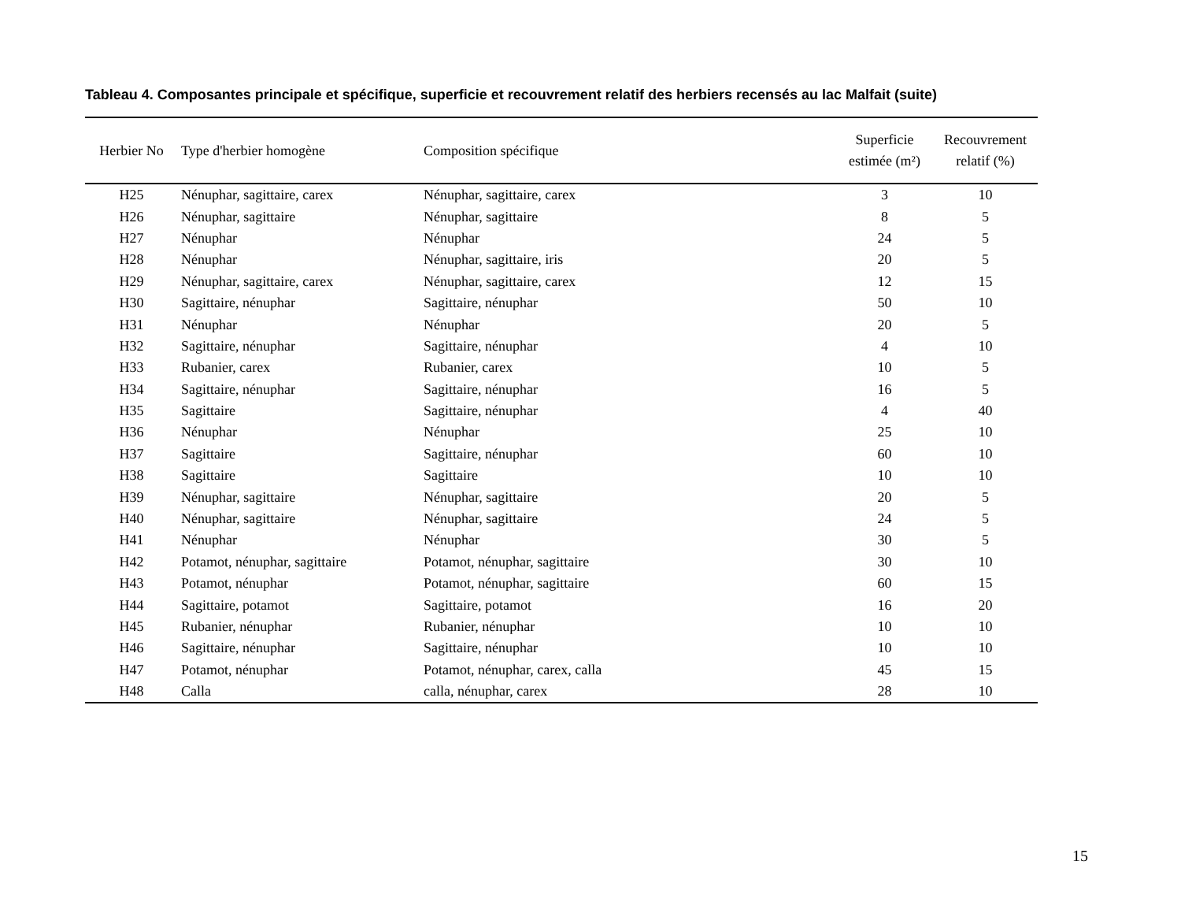Tableau 4. Composantes principale et spécifique, superficie et recouvrement relatif des herbiers recensés au lac Malfait (suite)
| Herbier No | Type d'herbier homogène | Composition spécifique | Superficie estimée (m²) | Recouvrement relatif (%) |
| --- | --- | --- | --- | --- |
| H25 | Nénuphar, sagittaire, carex | Nénuphar, sagittaire, carex | 3 | 10 |
| H26 | Nénuphar, sagittaire | Nénuphar, sagittaire | 8 | 5 |
| H27 | Nénuphar | Nénuphar | 24 | 5 |
| H28 | Nénuphar | Nénuphar, sagittaire, iris | 20 | 5 |
| H29 | Nénuphar, sagittaire, carex | Nénuphar, sagittaire, carex | 12 | 15 |
| H30 | Sagittaire, nénuphar | Sagittaire, nénuphar | 50 | 10 |
| H31 | Nénuphar | Nénuphar | 20 | 5 |
| H32 | Sagittaire, nénuphar | Sagittaire, nénuphar | 4 | 10 |
| H33 | Rubanier, carex | Rubanier, carex | 10 | 5 |
| H34 | Sagittaire, nénuphar | Sagittaire, nénuphar | 16 | 5 |
| H35 | Sagittaire | Sagittaire, nénuphar | 4 | 40 |
| H36 | Nénuphar | Nénuphar | 25 | 10 |
| H37 | Sagittaire | Sagittaire, nénuphar | 60 | 10 |
| H38 | Sagittaire | Sagittaire | 10 | 10 |
| H39 | Nénuphar, sagittaire | Nénuphar, sagittaire | 20 | 5 |
| H40 | Nénuphar, sagittaire | Nénuphar, sagittaire | 24 | 5 |
| H41 | Nénuphar | Nénuphar | 30 | 5 |
| H42 | Potamot, nénuphar, sagittaire | Potamot, nénuphar, sagittaire | 30 | 10 |
| H43 | Potamot, nénuphar | Potamot, nénuphar, sagittaire | 60 | 15 |
| H44 | Sagittaire, potamot | Sagittaire, potamot | 16 | 20 |
| H45 | Rubanier, nénuphar | Rubanier, nénuphar | 10 | 10 |
| H46 | Sagittaire, nénuphar | Sagittaire, nénuphar | 10 | 10 |
| H47 | Potamot, nénuphar | Potamot, nénuphar, carex, calla | 45 | 15 |
| H48 | Calla | calla, nénuphar, carex | 28 | 10 |
15